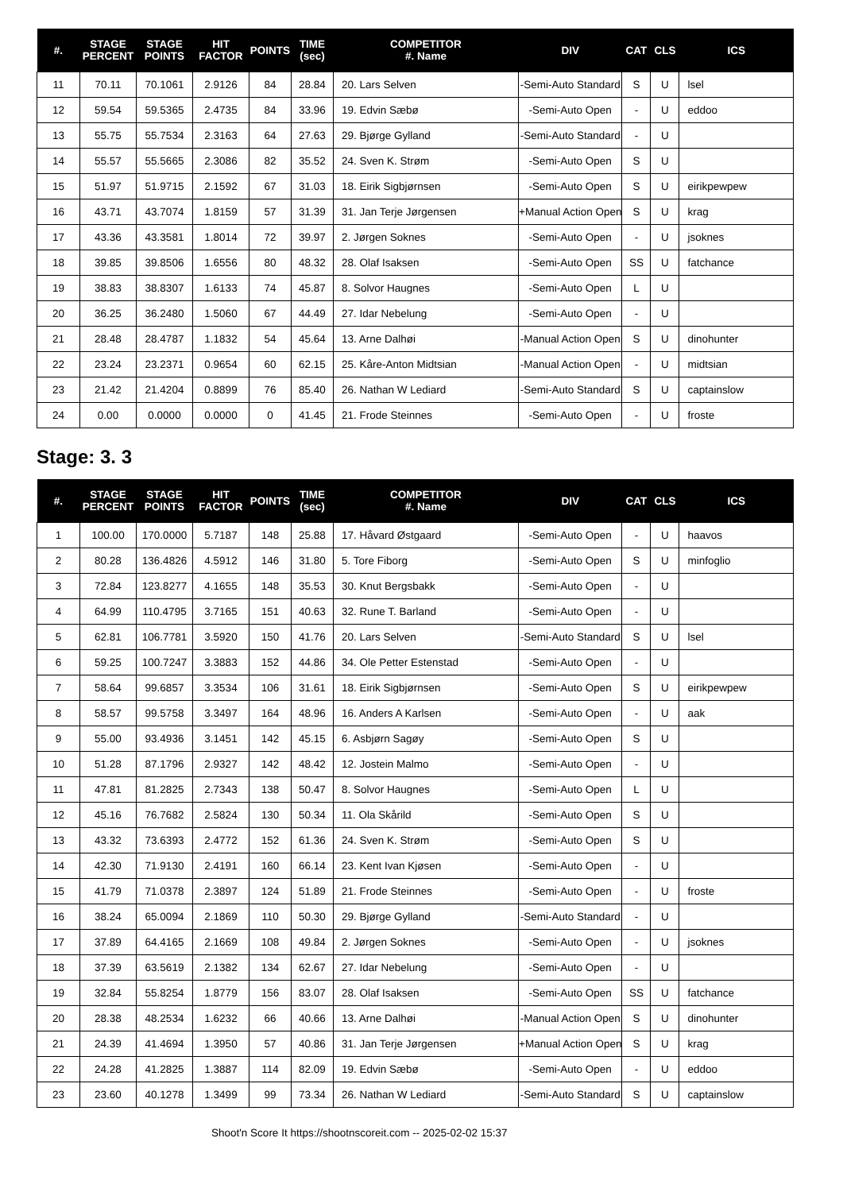| #. | STAGE PERCENT | STAGE POINTS | HIT FACTOR | POINTS | TIME (sec) | COMPETITOR #. Name | DIV | CAT | CLS | ICS |
| --- | --- | --- | --- | --- | --- | --- | --- | --- | --- | --- |
| 11 | 70.11 | 70.1061 | 2.9126 | 84 | 28.84 | 20. Lars Selven | -Semi-Auto Standard | S | U | lsel |
| 12 | 59.54 | 59.5365 | 2.4735 | 84 | 33.96 | 19. Edvin Sæbø | -Semi-Auto Open | - | U | eddoo |
| 13 | 55.75 | 55.7534 | 2.3163 | 64 | 27.63 | 29. Bjørge Gylland | -Semi-Auto Standard | - | U | |
| 14 | 55.57 | 55.5665 | 2.3086 | 82 | 35.52 | 24. Sven K. Strøm | -Semi-Auto Open | S | U | |
| 15 | 51.97 | 51.9715 | 2.1592 | 67 | 31.03 | 18. Eirik Sigbjørnsen | -Semi-Auto Open | S | U | eirikpewpew |
| 16 | 43.71 | 43.7074 | 1.8159 | 57 | 31.39 | 31. Jan Terje Jørgensen | +Manual Action Open | S | U | krag |
| 17 | 43.36 | 43.3581 | 1.8014 | 72 | 39.97 | 2. Jørgen Soknes | -Semi-Auto Open | - | U | jsoknes |
| 18 | 39.85 | 39.8506 | 1.6556 | 80 | 48.32 | 28. Olaf Isaksen | -Semi-Auto Open | SS | U | fatchance |
| 19 | 38.83 | 38.8307 | 1.6133 | 74 | 45.87 | 8. Solvor Haugnes | -Semi-Auto Open | L | U | |
| 20 | 36.25 | 36.2480 | 1.5060 | 67 | 44.49 | 27. Idar Nebelung | -Semi-Auto Open | - | U | |
| 21 | 28.48 | 28.4787 | 1.1832 | 54 | 45.64 | 13. Arne Dalhøi | -Manual Action Open | S | U | dinohunter |
| 22 | 23.24 | 23.2371 | 0.9654 | 60 | 62.15 | 25. Kåre-Anton Midtsian | -Manual Action Open | - | U | midtsian |
| 23 | 21.42 | 21.4204 | 0.8899 | 76 | 85.40 | 26. Nathan W Lediard | -Semi-Auto Standard | S | U | captainslow |
| 24 | 0.00 | 0.0000 | 0.0000 | 0 | 41.45 | 21. Frode Steinnes | -Semi-Auto Open | - | U | froste |
Stage: 3. 3
| #. | STAGE PERCENT | STAGE POINTS | HIT FACTOR | POINTS | TIME (sec) | COMPETITOR #. Name | DIV | CAT | CLS | ICS |
| --- | --- | --- | --- | --- | --- | --- | --- | --- | --- | --- |
| 1 | 100.00 | 170.0000 | 5.7187 | 148 | 25.88 | 17. Håvard Østgaard | -Semi-Auto Open | - | U | haavos |
| 2 | 80.28 | 136.4826 | 4.5912 | 146 | 31.80 | 5. Tore Fiborg | -Semi-Auto Open | S | U | minfoglio |
| 3 | 72.84 | 123.8277 | 4.1655 | 148 | 35.53 | 30. Knut Bergsbakk | -Semi-Auto Open | - | U | |
| 4 | 64.99 | 110.4795 | 3.7165 | 151 | 40.63 | 32. Rune T. Barland | -Semi-Auto Open | - | U | |
| 5 | 62.81 | 106.7781 | 3.5920 | 150 | 41.76 | 20. Lars Selven | -Semi-Auto Standard | S | U | lsel |
| 6 | 59.25 | 100.7247 | 3.3883 | 152 | 44.86 | 34. Ole Petter Estenstad | -Semi-Auto Open | - | U | |
| 7 | 58.64 | 99.6857 | 3.3534 | 106 | 31.61 | 18. Eirik Sigbjørnsen | -Semi-Auto Open | S | U | eirikpewpew |
| 8 | 58.57 | 99.5758 | 3.3497 | 164 | 48.96 | 16. Anders A Karlsen | -Semi-Auto Open | - | U | aak |
| 9 | 55.00 | 93.4936 | 3.1451 | 142 | 45.15 | 6. Asbjørn Sagøy | -Semi-Auto Open | S | U | |
| 10 | 51.28 | 87.1796 | 2.9327 | 142 | 48.42 | 12. Jostein Malmo | -Semi-Auto Open | - | U | |
| 11 | 47.81 | 81.2825 | 2.7343 | 138 | 50.47 | 8. Solvor Haugnes | -Semi-Auto Open | L | U | |
| 12 | 45.16 | 76.7682 | 2.5824 | 130 | 50.34 | 11. Ola Skårild | -Semi-Auto Open | S | U | |
| 13 | 43.32 | 73.6393 | 2.4772 | 152 | 61.36 | 24. Sven K. Strøm | -Semi-Auto Open | S | U | |
| 14 | 42.30 | 71.9130 | 2.4191 | 160 | 66.14 | 23. Kent Ivan Kjøsen | -Semi-Auto Open | - | U | |
| 15 | 41.79 | 71.0378 | 2.3897 | 124 | 51.89 | 21. Frode Steinnes | -Semi-Auto Open | - | U | froste |
| 16 | 38.24 | 65.0094 | 2.1869 | 110 | 50.30 | 29. Bjørge Gylland | -Semi-Auto Standard | - | U | |
| 17 | 37.89 | 64.4165 | 2.1669 | 108 | 49.84 | 2. Jørgen Soknes | -Semi-Auto Open | - | U | jsoknes |
| 18 | 37.39 | 63.5619 | 2.1382 | 134 | 62.67 | 27. Idar Nebelung | -Semi-Auto Open | - | U | |
| 19 | 32.84 | 55.8254 | 1.8779 | 156 | 83.07 | 28. Olaf Isaksen | -Semi-Auto Open | SS | U | fatchance |
| 20 | 28.38 | 48.2534 | 1.6232 | 66 | 40.66 | 13. Arne Dalhøi | -Manual Action Open | S | U | dinohunter |
| 21 | 24.39 | 41.4694 | 1.3950 | 57 | 40.86 | 31. Jan Terje Jørgensen | +Manual Action Open | S | U | krag |
| 22 | 24.28 | 41.2825 | 1.3887 | 114 | 82.09 | 19. Edvin Sæbø | -Semi-Auto Open | - | U | eddoo |
| 23 | 23.60 | 40.1278 | 1.3499 | 99 | 73.34 | 26. Nathan W Lediard | -Semi-Auto Standard | S | U | captainslow |
Shoot'n Score It https://shootnscoreit.com -- 2025-02-02 15:37